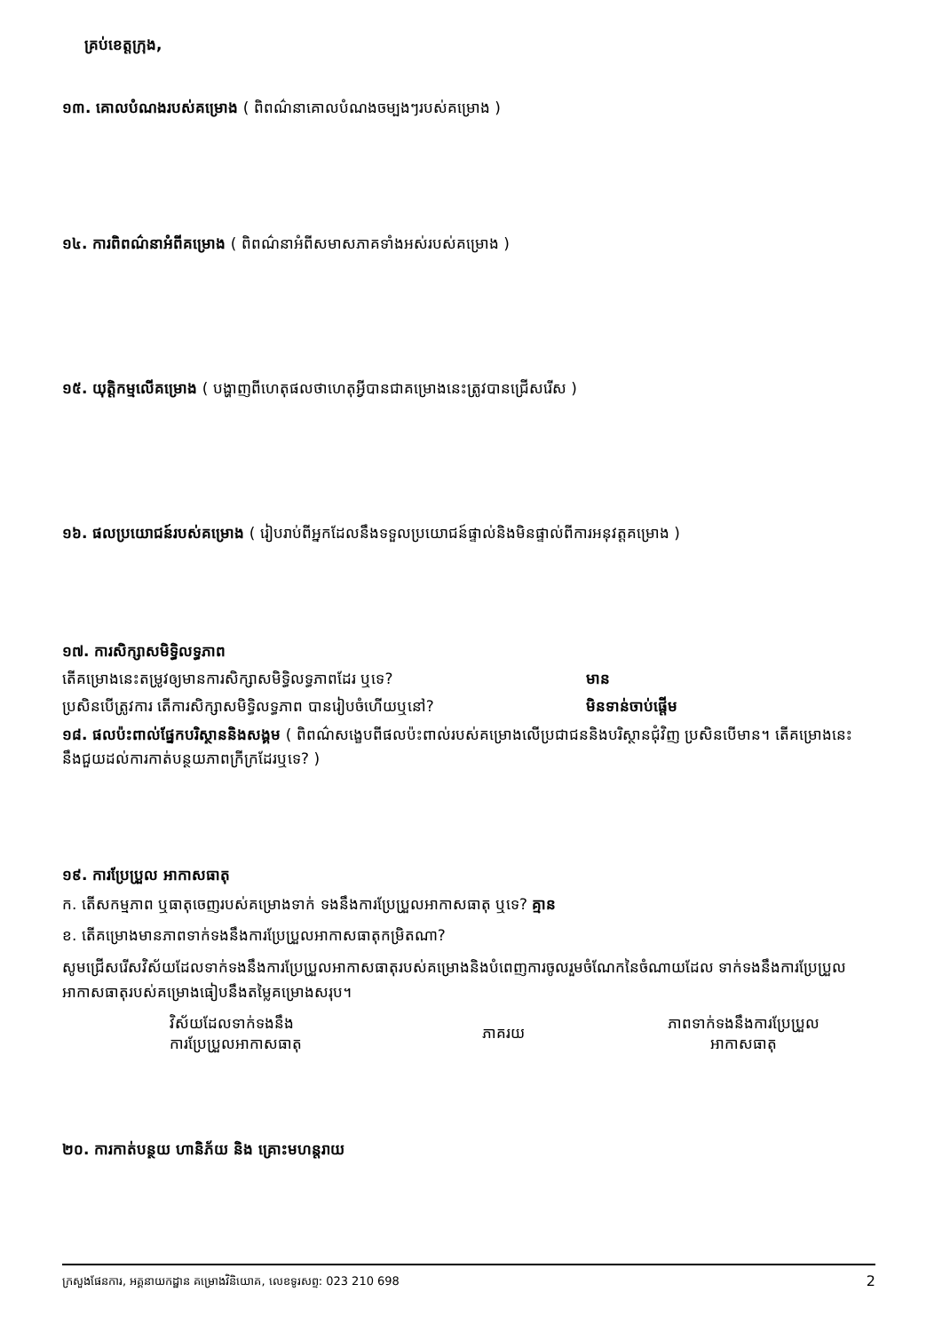គ្រប់ខេត្តក្រុង,
១៣. គោលបំណងរបស់គម្រោង ( ពិពណ៌នាគោលបំណងចម្បងៗរបស់គម្រោង )
១៤. ការពិពណ៌នាអំពីគម្រោង ( ពិពណ៌នាអំពីសមាសភាគទាំងអស់របស់គម្រោង )
១៥. យុត្តិកម្មលើគម្រោង ( បង្ហាញពីហេតុផលថាហេតុអ្វីបានជាគម្រោងនេះត្រូវបានជ្រើសរើស )
១៦. ផលប្រយោជន៍របស់គម្រោង ( រៀបរាប់ពីអ្នកដែលនឹងទទួលប្រយោជន៍ផ្ទាល់និងមិនផ្ទាល់ពីការអនុវត្តគម្រោង )
១៧. ការសិក្សាសមិទ្ធិលទ្ធភាព
តើគម្រោងនេះតម្រូវឲ្យមានការសិក្សាសមិទ្ធិលទ្ធភាពដែរ ឬទេ? មាន
ប្រសិនបើត្រូវការ តើការសិក្សាសមិទ្ធិលទ្ធភាព បានរៀបចំហើយឬនៅ? មិនទាន់ចាប់ផ្តើម
១៨. ផលប៉ះពាល់ផ្នែកបរិស្ថាននិងសង្គម ( ពិពណ៌សង្ខេបពីផលប៉ះពាល់របស់គម្រោងលើប្រជាជននិងបរិស្ថានជុំវិញ ប្រសិនបើមាន។ តើគម្រោងនេះនឹងជួយដល់ការកាត់បន្ថយភាពក្រីក្រដែរឬទេ? )
១៩. ការប្រែប្រួល អាកាសធាតុ
ក. តើសកម្មភាព ឬធាតុចេញរបស់គម្រោងទាក់ ទងនឹងការប្រែប្រួលអាកាសធាតុ ឬទេ? គ្មាន
ខ. តើគម្រោងមានភាពទាក់ទងនឹងការប្រែប្រួលអាកាសធាតុកម្រិតណា?
សូមជ្រើសរើសវិស័យដែលទាក់ទងនឹងការប្រែប្រួលអាកាសធាតុរបស់គម្រោងនិងបំពេញការចូលរួមចំណែកនៃចំណាយដែល ទាក់ទងនឹងការប្រែប្រួលអាកាសធាតុរបស់គម្រោងធៀបនឹងតម្លៃគម្រោងសរុប។
| វិស័យដែលទាក់ទងនឹង ការប្រែប្រួលអាកាសធាតុ | ភាគរយ | ភាពទាក់ទងនឹងការប្រែប្រួល អាកាសធាតុ |
| --- | --- | --- |
២០. ការកាត់បន្ថយ ហានិភ័យ និង គ្រោះមហន្តរាយ
ក្រសួងផែនការ, អគ្គនាយកដ្ឋាន គម្រោងវិនិយោគ, លេខទូរសព្ទ: 023 210 698 2